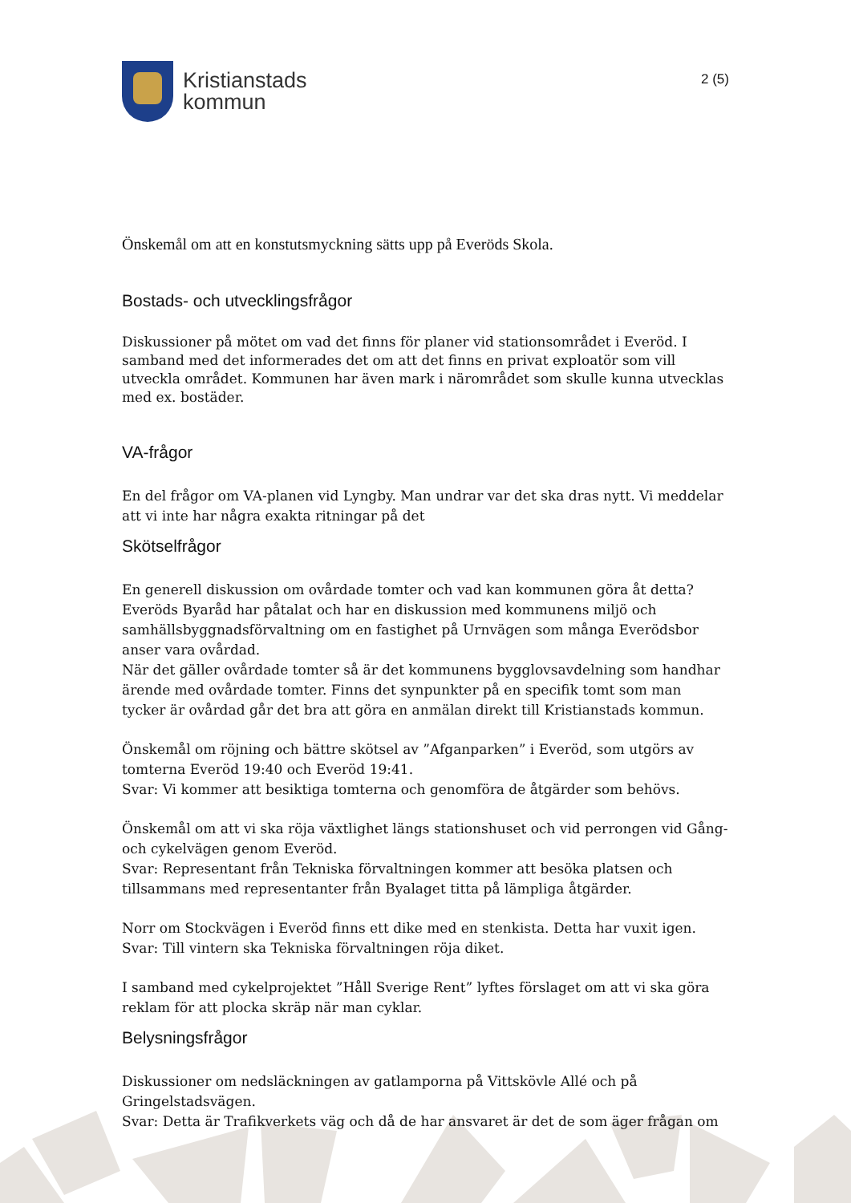Kristianstads
kommun
2 (5)
Önskemål om att en konstutsmyckning sätts upp på Everöds Skola.
Bostads- och utvecklingsfrågor
Diskussioner på mötet om vad det finns för planer vid stationsområdet i Everöd. I samband med det informerades det om att det finns en privat exploatör som vill utveckla området. Kommunen har även mark i närområdet som skulle kunna utvecklas med ex. bostäder.
VA-frågor
En del frågor om VA-planen vid Lyngby. Man undrar var det ska dras nytt. Vi meddelar att vi inte har några exakta ritningar på det
Skötselfrågor
En generell diskussion om ovårdade tomter och vad kan kommunen göra åt detta? Everöds Byaråd har påtalat och har en diskussion med kommunens miljö och samhällsbyggnadsförvaltning om en fastighet på Urnvägen som många Everödsbor anser vara ovårdad.
När det gäller ovårdade tomter så är det kommunens bygglovsavdelning som handhar ärende med ovårdade tomter. Finns det synpunkter på en specifik tomt som man tycker är ovårdad går det bra att göra en anmälan direkt till Kristianstads kommun.
Önskemål om röjning och bättre skötsel av ”Afganparken” i Everöd, som utgörs av tomterna Everöd 19:40 och Everöd 19:41.
Svar: Vi kommer att besiktiga tomterna och genomföra de åtgärder som behövs.
Önskemål om att vi ska röja växtlighet längs stationshuset och vid perrongen vid Gång-och cykelvägen genom Everöd.
Svar: Representant från Tekniska förvaltningen kommer att besöka platsen och tillsammans med representanter från Byalaget titta på lämpliga åtgärder.
Norr om Stockvägen i Everöd finns ett dike med en stenkista. Detta har vuxit igen.
Svar: Till vintern ska Tekniska förvaltningen röja diket.
I samband med cykelprojektet ”Håll Sverige Rent” lyftes förslaget om att vi ska göra reklam för att plocka skräp när man cyklar.
Belysningsfrågor
Diskussioner om nedsläckningen av gatlamporna på Vittskövle Allé och på Gringelstadsvägen.
Svar: Detta är Trafikverkets väg och då de har ansvaret är det de som äger frågan om